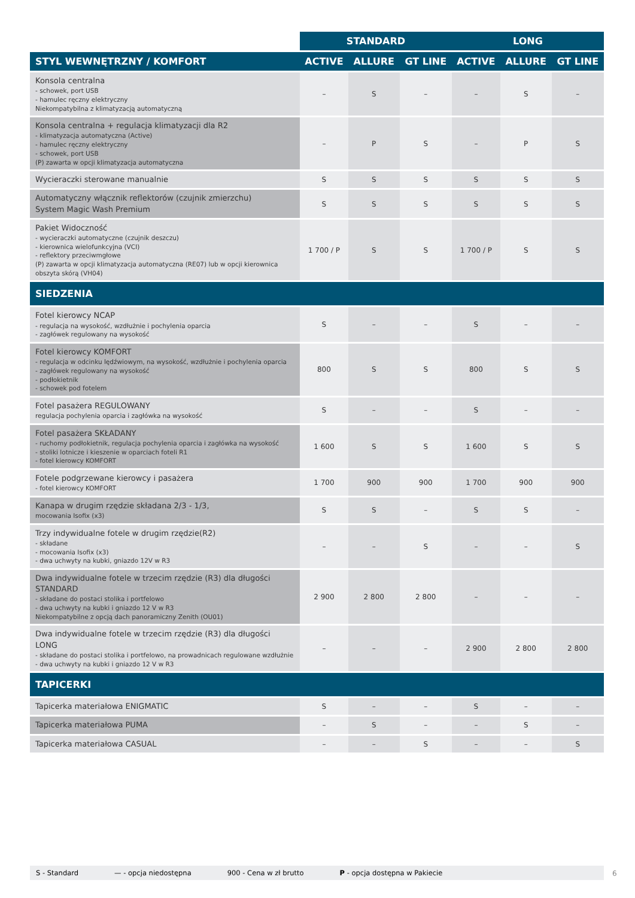| | STANDARD | | | LONG | | |
| --- | --- | --- | --- | --- | --- | --- |
| STYL WEWNĘTRZNY / KOMFORT | ACTIVE | ALLURE | GT LINE | ACTIVE | ALLURE | GT LINE |
| Konsola centralna - schowek, port USB - hamulec ręczny elektryczny Niekompatybilna z klimatyzacją automatyczną | – | S | – | – | S | – |
| Konsola centralna + regulacja klimatyzacji dla R2 - klimatyzacja automatyczna (Active) - hamulec ręczny elektryczny - schowek, port USB (P) zawarta w opcji klimatyzacja automatyczna | – | P | S | – | P | S |
| Wycieraczki sterowane manualnie | S | S | S | S | S | S |
| Automatyczny włącznik reflektorów (czujnik zmierzchu) System Magic Wash Premium | S | S | S | S | S | S |
| Pakiet Widoczność - wycieraczki automatyczne (czujnik deszczu) - kierownica wielofunkcyjna (VCI) - reflektory przeciwmgłowe (P) zawarta w opcji klimatyzacja automatyczna (RE07) lub w opcji kierownica obszyta skórą (VH04) | 1 700 / P | S | S | 1 700 / P | S | S |
| SIEDZENIA | | | | | | |
| Fotel kierowcy NCAP - regulacja na wysokość, wzdłużnie i pochylenia oparcia - zagłówek regulowany na wysokość | S | – | – | S | – | – |
| Fotel kierowcy KOMFORT - regulacja w odcinku lędźwiowym, na wysokość, wzdłużnie i pochylenia oparcia - zagłówek regulowany na wysokość - podłokietnik - schowek pod fotelem | 800 | S | S | 800 | S | S |
| Fotel pasażera REGULOWANY regulacja pochylenia oparcia i zagłówka na wysokość | S | – | – | S | – | – |
| Fotel pasażera SKŁADANY - ruchomy podłokietnik, regulacja pochylenia oparcia i zagłówka na wysokość - stoliki lotnicze i kieszenie w oparciach foteli R1 - fotel kierowcy KOMFORT | 1 600 | S | S | 1 600 | S | S |
| Fotele podgrzewane kierowcy i pasażera - fotel kierowcy KOMFORT | 1 700 | 900 | 900 | 1 700 | 900 | 900 |
| Kanapa w drugim rzędzie składana 2/3 - 1/3, mocowania Isofix (x3) | S | S | – | S | S | – |
| Trzy indywidualne fotele w drugim rzędzie(R2) - składane - mocowania Isofix (x3) - dwa uchwyty na kubki, gniazdo 12V w R3 | – | – | S | – | – | S |
| Dwa indywidualne fotele w trzecim rzędzie (R3) dla długości STANDARD - składane do postaci stolika i portfelowo - dwa uchwyty na kubki i gniazdo 12 V w R3 Niekompatybilne z opcją dach panoramiczny Zenith (OU01) | 2 900 | 2 800 | 2 800 | – | – | – |
| Dwa indywidualne fotele w trzecim rzędzie (R3) dla długości LONG - składane do postaci stolika i portfelowo, na prowadnicach regulowane wzdłużnie - dwa uchwyty na kubki i gniazdo 12 V w R3 | – | – | – | 2 900 | 2 800 | 2 800 |
| TAPICERKI | | | | | | |
| Tapicerka materiałowa ENIGMATIC | S | – | – | S | – | – |
| Tapicerka materiałowa PUMA | – | S | – | – | S | – |
| Tapicerka materiałowa CASUAL | – | – | S | – | – | S |
S - Standard — - opcja niedostępna 900 - Cena w zł brutto P - opcja dostępna w Pakiecie 6